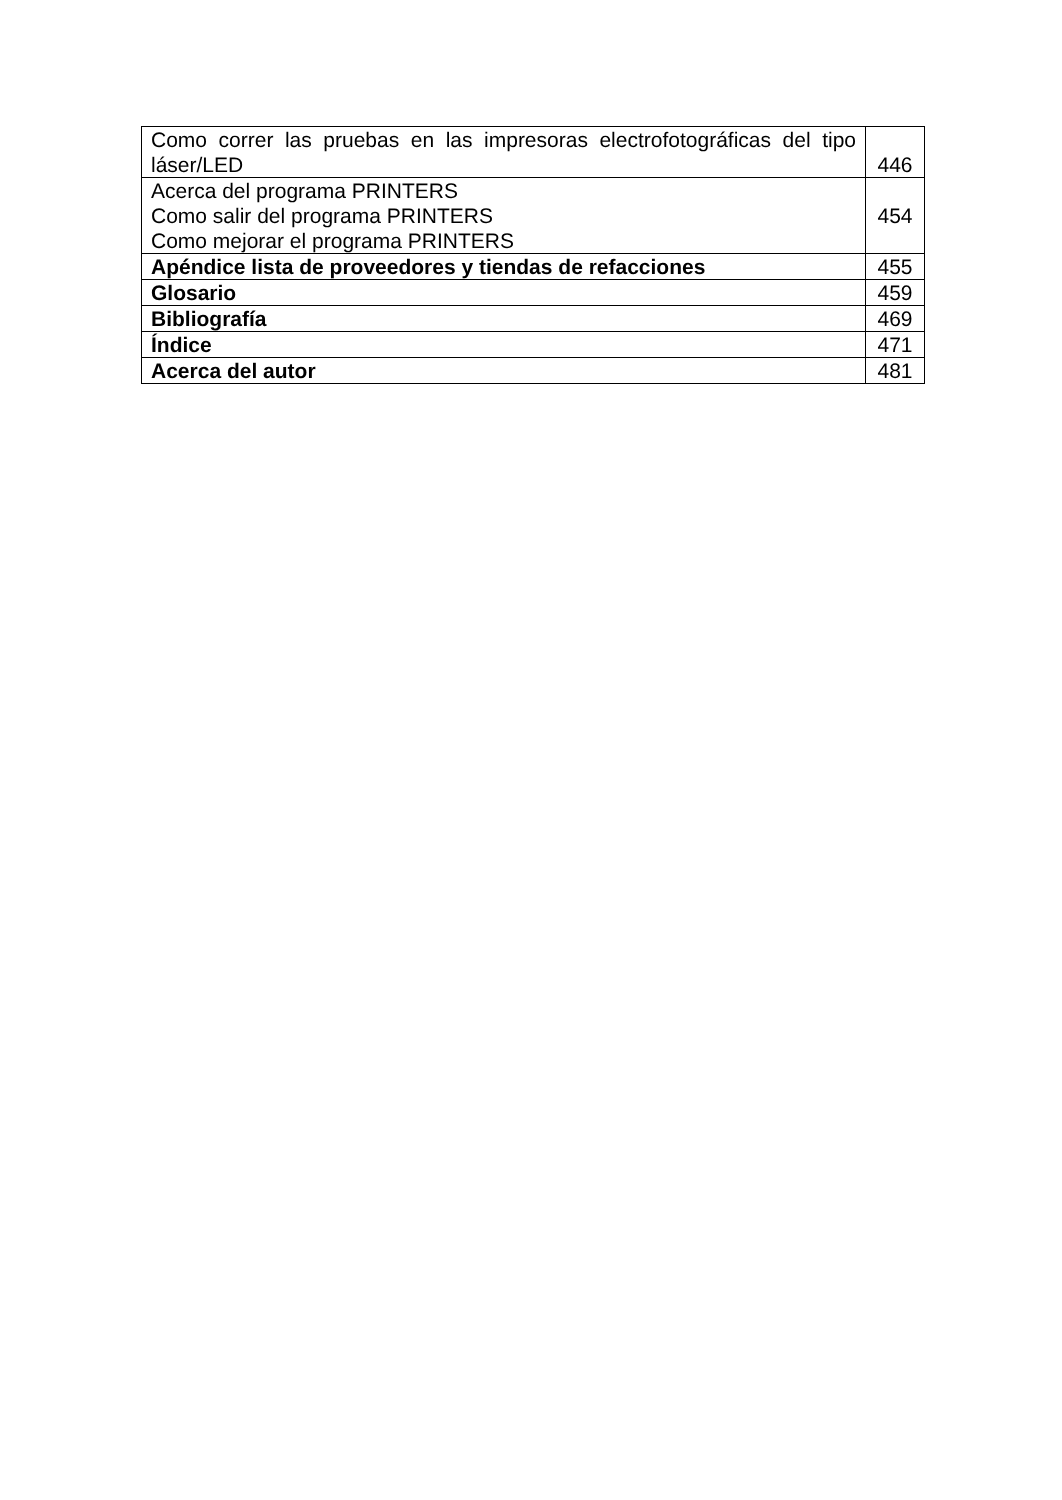| Como correr las pruebas en las impresoras electrofotográficas del tipo láser/LED | 446 |
| Acerca del programa PRINTERS Como salir del programa PRINTERS Como mejorar el programa PRINTERS | 454 |
| Apéndice lista de proveedores y tiendas de refacciones | 455 |
| Glosario | 459 |
| Bibliografía | 469 |
| Índice | 471 |
| Acerca del autor | 481 |